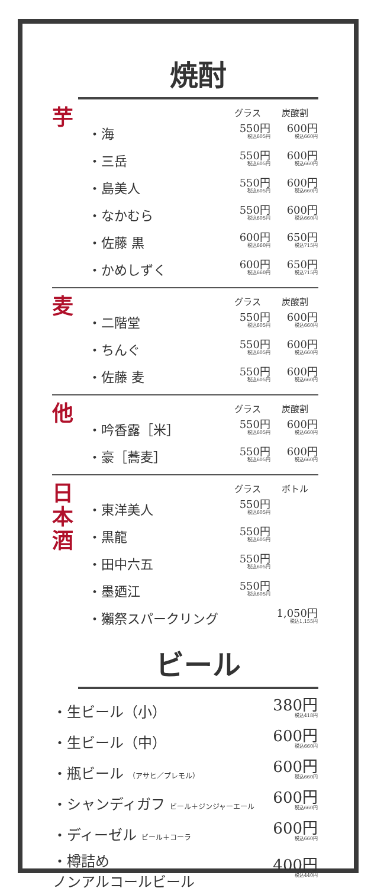焼酎
芋
| | グラス | 炭酸割 |
| --- | --- | --- |
| ・海 | 550円 税込605円 | 600円 税込660円 |
| ・三岳 | 550円 税込605円 | 600円 税込660円 |
| ・島美人 | 550円 税込605円 | 600円 税込660円 |
| ・なかむら | 550円 税込605円 | 600円 税込660円 |
| ・佐藤 黒 | 600円 税込660円 | 650円 税込715円 |
| ・かめしずく | 600円 税込660円 | 650円 税込715円 |
麦
| | グラス | 炭酸割 |
| --- | --- | --- |
| ・二階堂 | 550円 税込605円 | 600円 税込660円 |
| ・ちんぐ | 550円 税込605円 | 600円 税込660円 |
| ・佐藤 麦 | 550円 税込605円 | 600円 税込660円 |
他
| | グラス | 炭酸割 |
| --- | --- | --- |
| ・吟香露［米］ | 550円 税込605円 | 600円 税込660円 |
| ・豪［蕎麦］ | 550円 税込605円 | 600円 税込660円 |
日
本
酒
| | グラス | ボトル |
| --- | --- | --- |
| ・東洋美人 | 550円 税込605円 | |
| ・黒龍 | 550円 税込605円 | |
| ・田中六五 | 550円 税込605円 | |
| ・墨廼江 | 550円 税込605円 | |
| ・獺祭スパークリング | | 1,050円 税込1,155円 |
ビール
| ・生ビール（小） | 380円 税込418円 |
| ・生ビール（中） | 600円 税込660円 |
| ・瓶ビール （アサヒ／プレモル） | 600円 税込660円 |
| ・シャンディガフ ビール＋ジンジャーエール | 600円 税込660円 |
| ・ディーゼル ビール＋コーラ | 600円 税込660円 |
| ・樽詰め ノンアルコールビール | 400円 税込440円 |